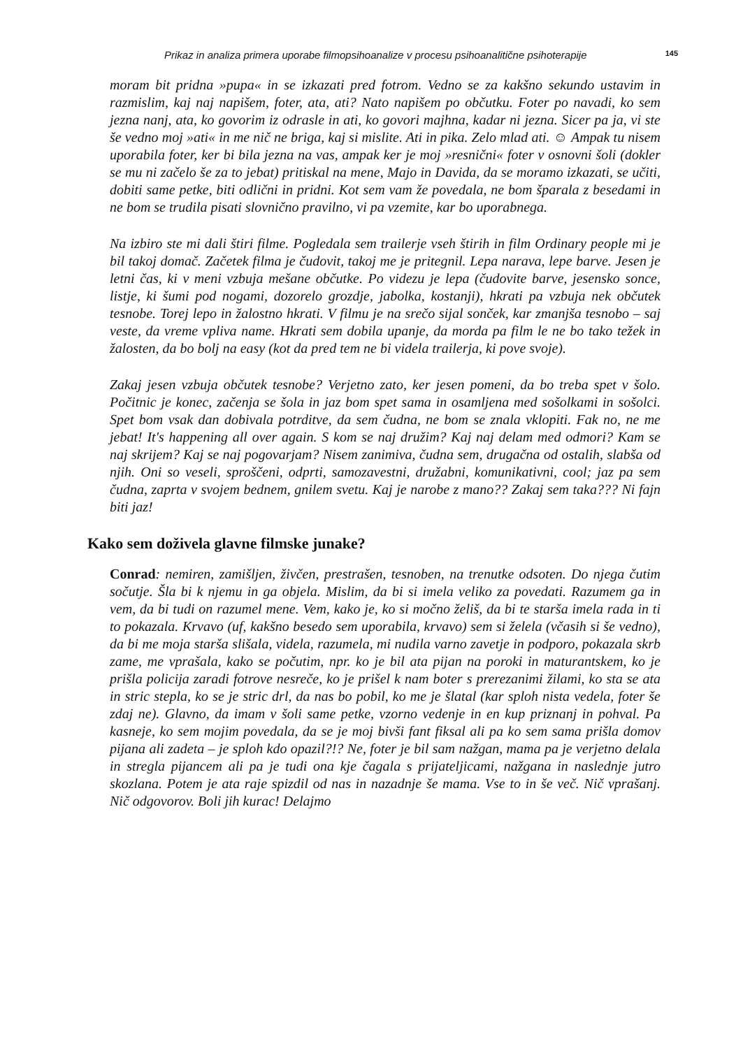Prikaz in analiza primera uporabe filmopsihoanalize v procesu psihoanalitične psihoterapije 145
moram bit pridna »pupa« in se izkazati pred fotrom. Vedno se za kakšno sekundo ustavim in razmislim, kaj naj napišem, foter, ata, ati? Nato napišem po občutku. Foter po navadi, ko sem jezna nanj, ata, ko govorim iz odrasle in ati, ko govori majhna, kadar ni jezna. Sicer pa ja, vi ste še vedno moj »ati« in me nič ne briga, kaj si mislite. Ati in pika. Zelo mlad ati. ☺ Ampak tu nisem uporabila foter, ker bi bila jezna na vas, ampak ker je moj »resnični« foter v osnovni šoli (dokler se mu ni začelo še za to jebat) pritiskal na mene, Majo in Davida, da se moramo izkazati, se učiti, dobiti same petke, biti odlični in pridni. Kot sem vam že povedala, ne bom šparala z besedami in ne bom se trudila pisati slovnično pravilno, vi pa vzemite, kar bo uporabnega.
Na izbiro ste mi dali štiri filme. Pogledala sem trailerje vseh štirih in film Ordinary people mi je bil takoj domač. Začetek filma je čudovit, takoj me je pritegnil. Lepa narava, lepe barve. Jesen je letni čas, ki v meni vzbuja mešane občutke. Po videzu je lepa (čudovite barve, jesensko sonce, listje, ki šumi pod nogami, dozorelo grozdje, jabolka, kostanji), hkrati pa vzbuja nek občutek tesnobe. Torej lepo in žalostno hkrati. V filmu je na srečo sijal sonček, kar zmanjša tesnobo – saj veste, da vreme vpliva name. Hkrati sem dobila upanje, da morda pa film le ne bo tako težek in žalosten, da bo bolj na easy (kot da pred tem ne bi videla trailerja, ki pove svoje).
Zakaj jesen vzbuja občutek tesnobe? Verjetno zato, ker jesen pomeni, da bo treba spet v šolo. Počitnic je konec, začenja se šola in jaz bom spet sama in osamljena med sošolkami in sošolci. Spet bom vsak dan dobivala potrditve, da sem čudna, ne bom se znala vklopiti. Fak no, ne me jebat! It's happening all over again. S kom se naj družim? Kaj naj delam med odmori? Kam se naj skrijem? Kaj se naj pogovarjam? Nisem zanimiva, čudna sem, drugačna od ostalih, slabša od njih. Oni so veseli, sproščeni, odprti, samozavestni, družabni, komunikativni, cool; jaz pa sem čudna, zaprta v svojem bednem, gnilem svetu. Kaj je narobe z mano?? Zakaj sem taka??? Ni fajn biti jaz!
Kako sem doživela glavne filmske junake?
Conrad: nemiren, zamišljen, živčen, prestrašen, tesnoben, na trenutke odsoten. Do njega čutim sočutje. Šla bi k njemu in ga objela. Mislim, da bi si imela veliko za povedati. Razumem ga in vem, da bi tudi on razumel mene. Vem, kako je, ko si močno želiš, da bi te starša imela rada in ti to pokazala. Krvavo (uf, kakšno besedo sem uporabila, krvavo) sem si želela (včasih si še vedno), da bi me moja starša slišala, videla, razumela, mi nudila varno zavetje in podporo, pokazala skrb zame, me vprašala, kako se počutim, npr. ko je bil ata pijan na poroki in maturantskem, ko je prišla policija zaradi fotrove nesreče, ko je prišel k nam boter s prerezanimi žilami, ko sta se ata in stric stepla, ko se je stric drl, da nas bo pobil, ko me je šlatal (kar sploh nista vedela, foter še zdaj ne). Glavno, da imam v šoli same petke, vzorno vedenje in en kup priznanj in pohval. Pa kasneje, ko sem mojim povedala, da se je moj bivši fant fiksal ali pa ko sem sama prišla domov pijana ali zadeta – je sploh kdo opazil?!? Ne, foter je bil sam nažgan, mama pa je verjetno delala in stregla pijancem ali pa je tudi ona kje čagala s prijateljicami, nažgana in naslednje jutro skozlana. Potem je ata raje spizdil od nas in nazadnje še mama. Vse to in še več. Nič vprašanj. Nič odgovorov. Boli jih kurac! Delajmo